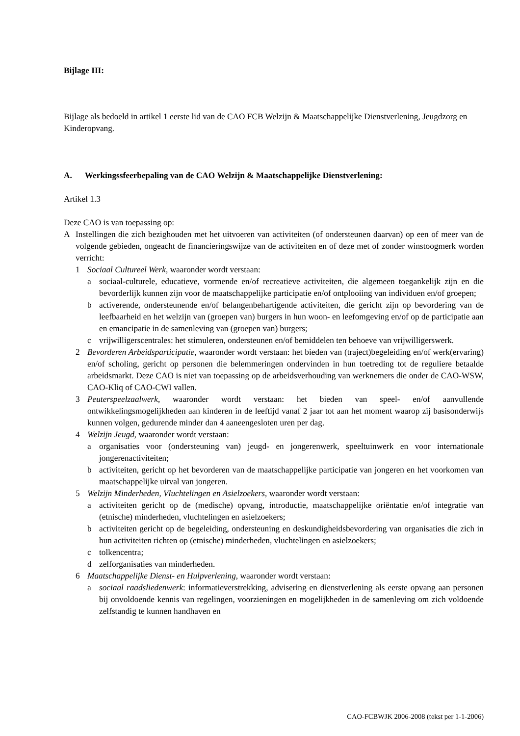Bijlage III:
Bijlage als bedoeld in artikel 1 eerste lid van de CAO FCB Welzijn & Maatschappelijke Dienstverlening, Jeugdzorg en Kinderopvang.
A. Werkingssfeerbepaling van de CAO Welzijn & Maatschappelijke Dienstverlening:
Artikel 1.3
Deze CAO is van toepassing op:
A Instellingen die zich bezighouden met het uitvoeren van activiteiten (of ondersteunen daarvan) op een of meer van de volgende gebieden, ongeacht de financieringswijze van de activiteiten en of deze met of zonder winstoogmerk worden verricht:
1 Sociaal Cultureel Werk, waaronder wordt verstaan:
a sociaal-culturele, educatieve, vormende en/of recreatieve activiteiten, die algemeen toegankelijk zijn en die bevorderlijk kunnen zijn voor de maatschappelijke participatie en/of ontplooiing van individuen en/of groepen;
b activerende, ondersteunende en/of belangenbehartigende activiteiten, die gericht zijn op bevordering van de leefbaarheid en het welzijn van (groepen van) burgers in hun woon- en leefomgeving en/of op de participatie aan en emancipatie in de samenleving van (groepen van) burgers;
c vrijwilligerscentrales: het stimuleren, ondersteunen en/of bemiddelen ten behoeve van vrijwilligerswerk.
2 Bevorderen Arbeidsparticipatie, waaronder wordt verstaan: het bieden van (traject)begeleiding en/of werk(ervaring) en/of scholing, gericht op personen die belemmeringen ondervinden in hun toetreding tot de reguliere betaalde arbeidsmarkt. Deze CAO is niet van toepassing op de arbeidsverhouding van werknemers die onder de CAO-WSW, CAO-Kliq of CAO-CWI vallen.
3 Peuterspeelzaalwerk, waaronder wordt verstaan: het bieden van speel- en/of aanvullende ontwikkelingsmogelijkheden aan kinderen in de leeftijd vanaf 2 jaar tot aan het moment waarop zij basisonderwijs kunnen volgen, gedurende minder dan 4 aaneengesloten uren per dag.
4 Welzijn Jeugd, waaronder wordt verstaan:
a organisaties voor (ondersteuning van) jeugd- en jongerenwerk, speeltuinwerk en voor internationale jongerenactiviteiten;
b activiteiten, gericht op het bevorderen van de maatschappelijke participatie van jongeren en het voorkomen van maatschappelijke uitval van jongeren.
5 Welzijn Minderheden, Vluchtelingen en Asielzoekers, waaronder wordt verstaan:
a activiteiten gericht op de (medische) opvang, introductie, maatschappelijke oriëntatie en/of integratie van (etnische) minderheden, vluchtelingen en asielzoekers;
b activiteiten gericht op de begeleiding, ondersteuning en deskundigheidsbevordering van organisaties die zich in hun activiteiten richten op (etnische) minderheden, vluchtelingen en asielzoekers;
c tolkencentra;
d zelforganisaties van minderheden.
6 Maatschappelijke Dienst- en Hulpverlening, waaronder wordt verstaan:
a sociaal raadsliedenwerk: informatieverstrekking, advisering en dienstverlening als eerste opvang aan personen bij onvoldoende kennis van regelingen, voorzieningen en mogelijkheden in de samenleving om zich voldoende zelfstandig te kunnen handhaven en
CAO-FCBWJK 2006-2008 (tekst per 1-1-2006)